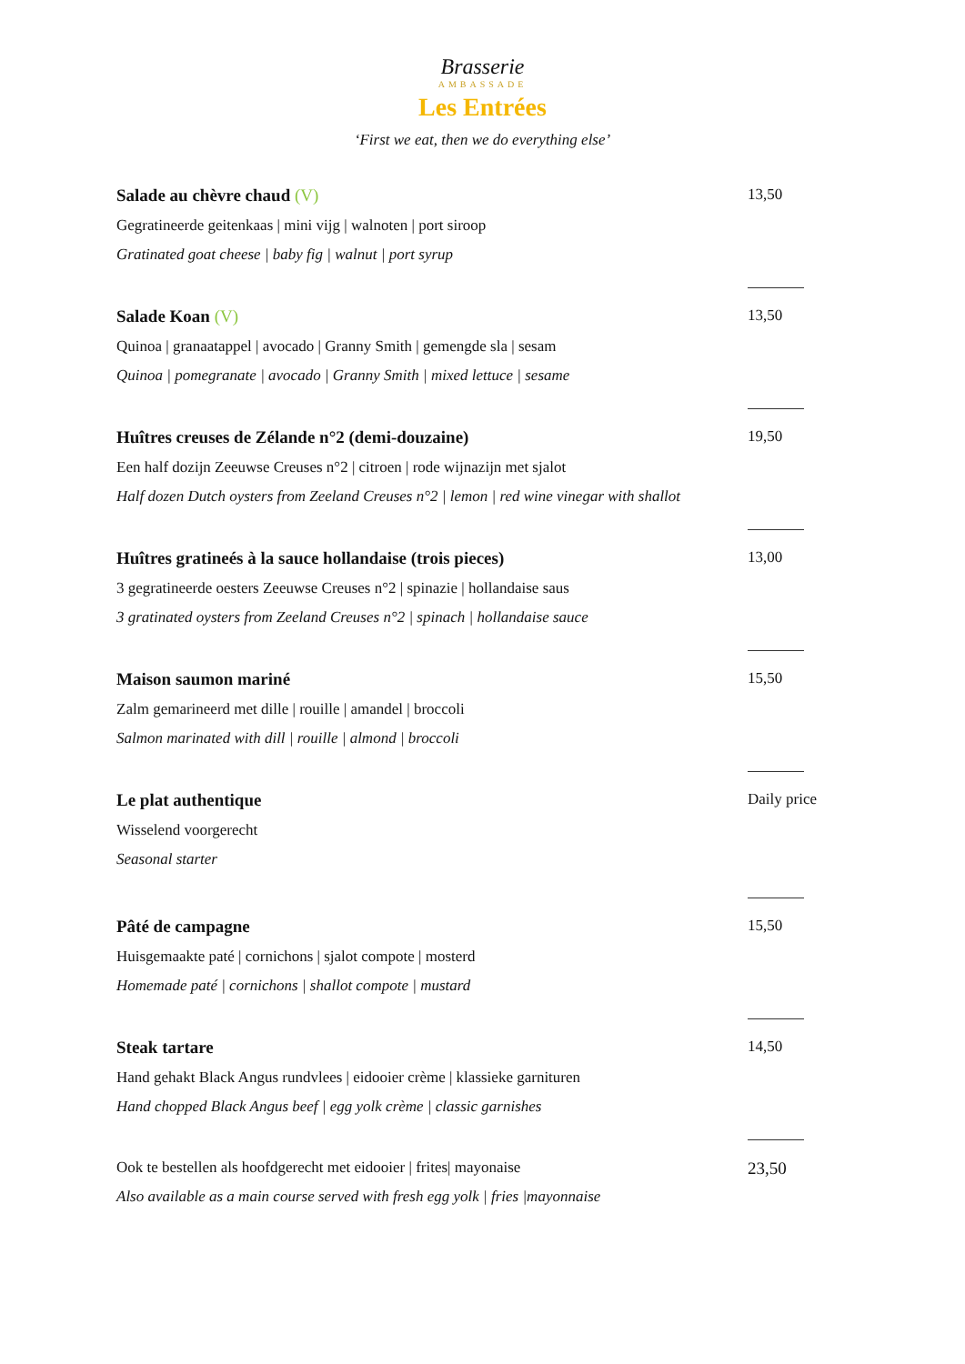Brasserie
AMBASSADE
Les Entrées
‘First we eat, then we do everything else’
Salade au chèvre chaud (V)
Gegratineerde geitenkaas | mini vijg | walnoten | port siroop
Gratinated goat cheese | baby fig | walnut | port syrup
13,50
Salade Koan (V)
Quinoa | granaatappel | avocado | Granny Smith | gemengde sla | sesam
Quinoa | pomegranate | avocado | Granny Smith | mixed lettuce | sesame
13,50
Huîtres creuses de Zélande n°2 (demi-douzaine)
Een half dozijn Zeeuwse Creuses n°2 | citroen | rode wijnazijn met sjalot
Half dozen Dutch oysters from Zeeland Creuses n°2 | lemon | red wine vinegar with shallot
19,50
Huîtres gratineés à la sauce hollandaise (trois pieces)
3 gegratineerde oesters Zeeuwse Creuses n°2 | spinazie | hollandaise saus
3 gratinated oysters from Zeeland Creuses n°2 | spinach | hollandaise sauce
13,00
Maison saumon mariné
Zalm gemarineerd met dille | rouille | amandel | broccoli
Salmon marinated with dill | rouille | almond | broccoli
15,50
Le plat authentique
Wisselend voorgerecht
Seasonal starter
Daily price
Pâté de campagne
Huisgemaakte paté | cornichons | sjalot compote | mosterd
Homemade paté | cornichons | shallot compote | mustard
15,50
Steak tartare
Hand gehakt Black Angus rundvlees | eidooier crème | klassieke garnituren
Hand chopped Black Angus beef | egg yolk crème | classic garnishes
14,50
Ook te bestellen als hoofdgerecht met eidooier | frites| mayonaise
Also available as a main course served with fresh egg yolk | fries |mayonnaise
23,50